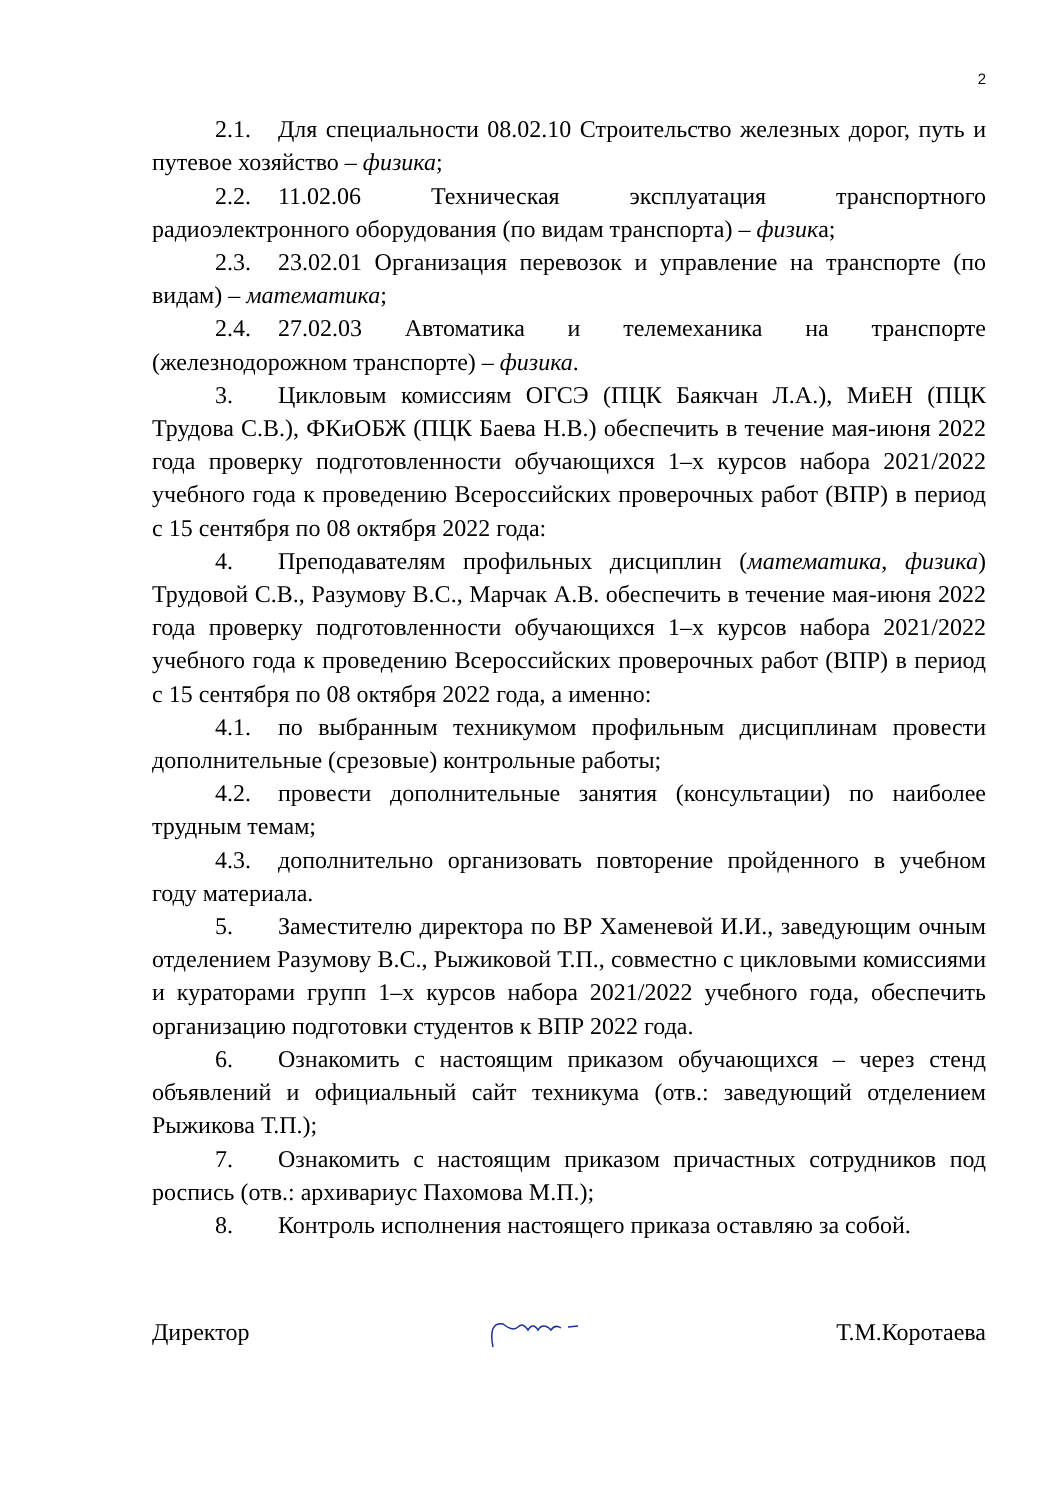2
2.1. Для специальности 08.02.10 Строительство железных дорог, путь и путевое хозяйство – физика;
2.2. 11.02.06 Техническая эксплуатация транспортного радиоэлектронного оборудования (по видам транспорта) – физика;
2.3. 23.02.01 Организация перевозок и управление на транспорте (по видам) – математика;
2.4. 27.02.03 Автоматика и телемеханика на транспорте (железнодорожном транспорте) – физика.
3. Цикловым комиссиям ОГСЭ (ПЦК Баякчан Л.А.), МиЕН (ПЦК Трудова С.В.), ФКиОБЖ (ПЦК Баева Н.В.) обеспечить в течение мая-июня 2022 года проверку подготовленности обучающихся 1–х курсов набора 2021/2022 учебного года к проведению Всероссийских проверочных работ (ВПР) в период с 15 сентября по 08 октября 2022 года:
4. Преподавателям профильных дисциплин (математика, физика) Трудовой С.В., Разумову В.С., Марчак А.В. обеспечить в течение мая-июня 2022 года проверку подготовленности обучающихся 1–х курсов набора 2021/2022 учебного года к проведению Всероссийских проверочных работ (ВПР) в период с 15 сентября по 08 октября 2022 года, а именно:
4.1. по выбранным техникумом профильным дисциплинам провести дополнительные (срезовые) контрольные работы;
4.2. провести дополнительные занятия (консультации) по наиболее трудным темам;
4.3. дополнительно организовать повторение пройденного в учебном году материала.
5. Заместителю директора по ВР Хаменевой И.И., заведующим очным отделением Разумову В.С., Рыжиковой Т.П., совместно с цикловыми комиссиями и кураторами групп 1–х курсов набора 2021/2022 учебного года, обеспечить организацию подготовки студентов к ВПР 2022 года.
6. Ознакомить с настоящим приказом обучающихся – через стенд объявлений и официальный сайт техникума (отв.: заведующий отделением Рыжикова Т.П.);
7. Ознакомить с настоящим приказом причастных сотрудников под роспись (отв.: архивариус Пахомова М.П.);
8. Контроль исполнения настоящего приказа оставляю за собой.
Директор Т.М.Коротаева